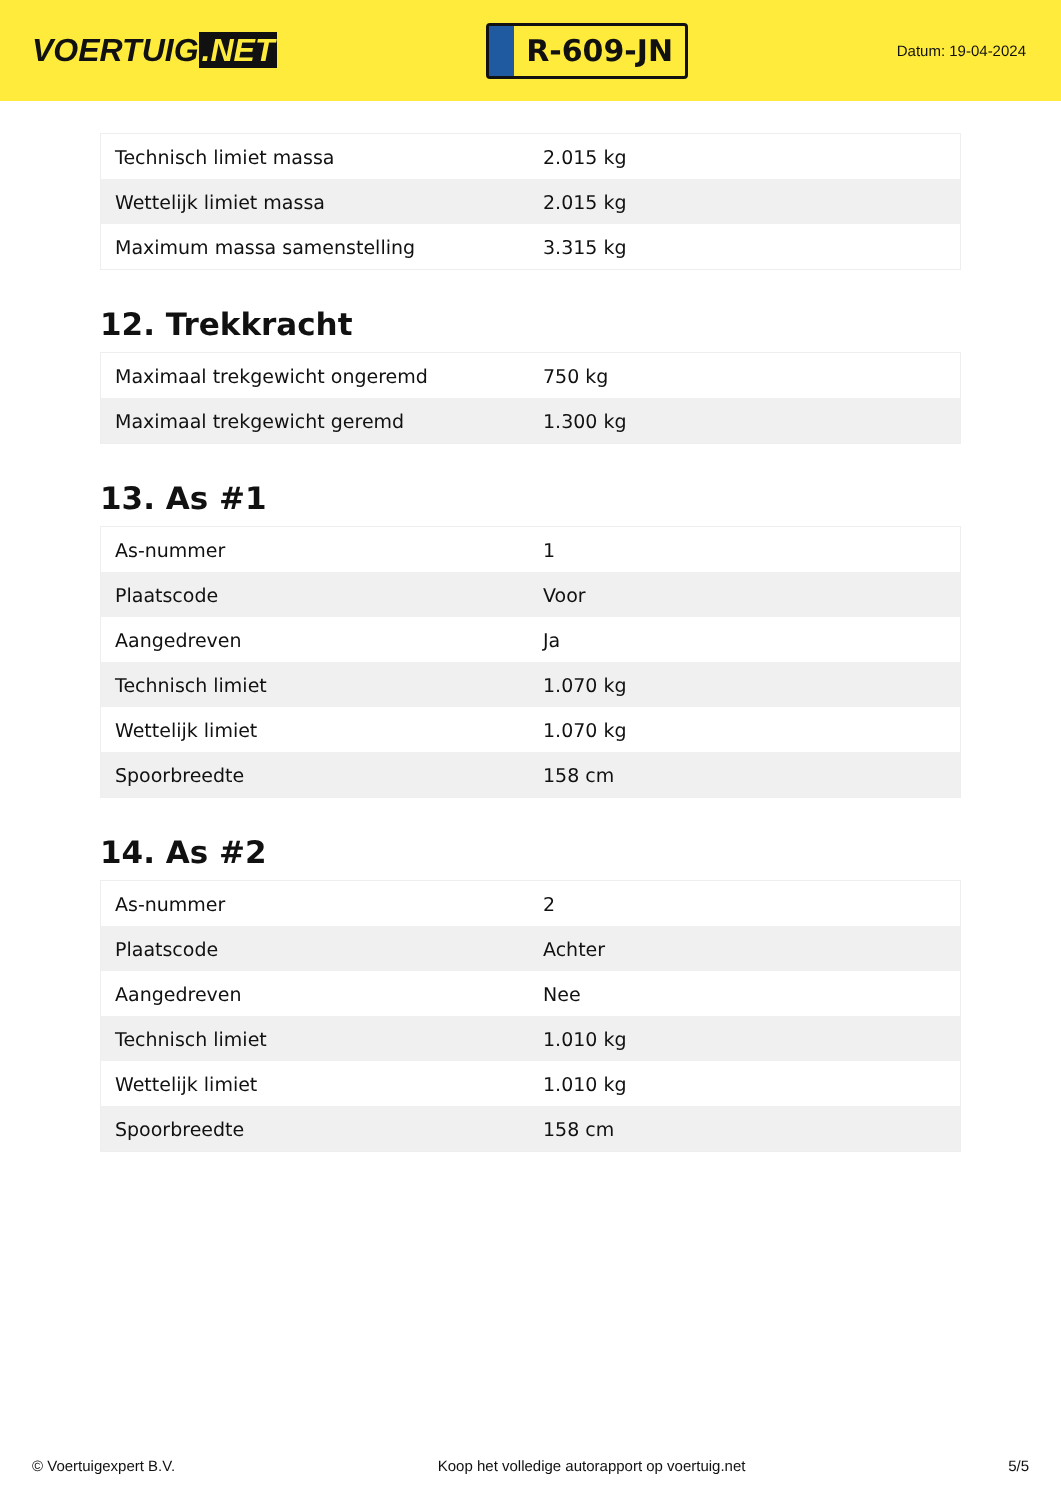VOERTUIG.NET
R-609-JN
Datum: 19-04-2024
| Technisch limiet massa | 2.015 kg |
| Wettelijk limiet massa | 2.015 kg |
| Maximum massa samenstelling | 3.315 kg |
12. Trekkracht
| Maximaal trekgewicht ongeremd | 750 kg |
| Maximaal trekgewicht geremd | 1.300 kg |
13. As #1
| As-nummer | 1 |
| Plaatscode | Voor |
| Aangedreven | Ja |
| Technisch limiet | 1.070 kg |
| Wettelijk limiet | 1.070 kg |
| Spoorbreedte | 158 cm |
14. As #2
| As-nummer | 2 |
| Plaatscode | Achter |
| Aangedreven | Nee |
| Technisch limiet | 1.010 kg |
| Wettelijk limiet | 1.010 kg |
| Spoorbreedte | 158 cm |
© Voertuigexpert B.V. Koop het volledige autorapport op voertuig.net 5/5